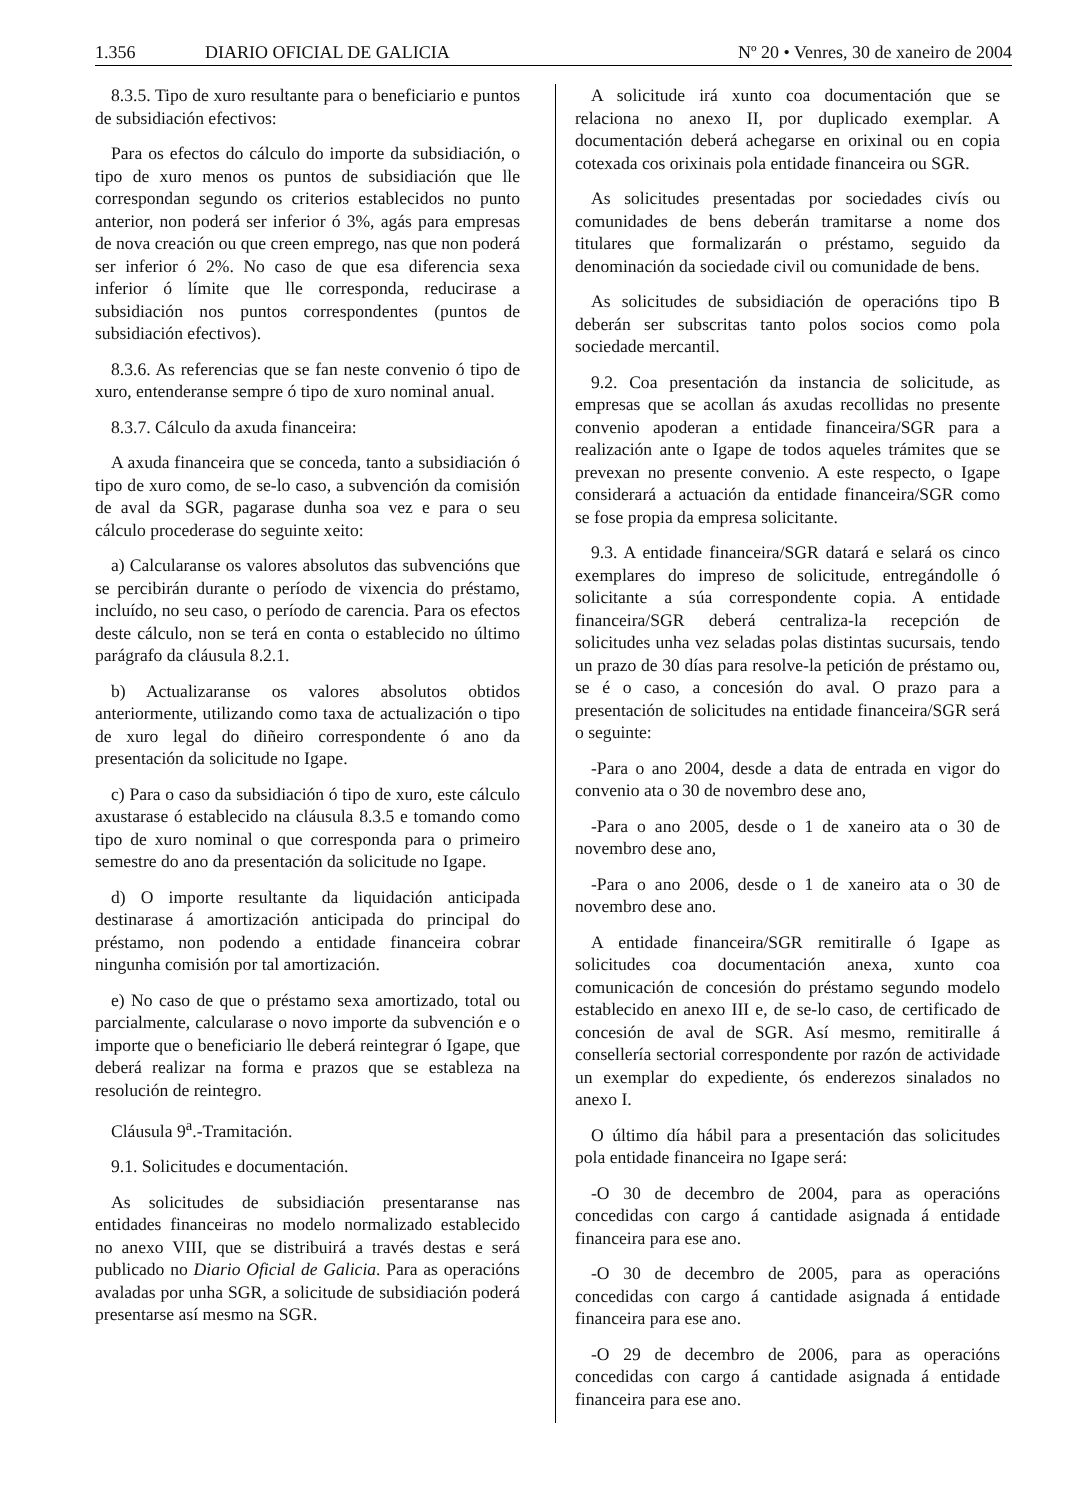1.356 DIARIO OFICIAL DE GALICIA Nº 20 • Venres, 30 de xaneiro de 2004
8.3.5. Tipo de xuro resultante para o beneficiario e puntos de subsidiación efectivos:
Para os efectos do cálculo do importe da subsidiación, o tipo de xuro menos os puntos de subsidiación que lle correspondan segundo os criterios establecidos no punto anterior, non poderá ser inferior ó 3%, agás para empresas de nova creación ou que creen emprego, nas que non poderá ser inferior ó 2%. No caso de que esa diferencia sexa inferior ó límite que lle corresponda, reducirase a subsidiación nos puntos correspondentes (puntos de subsidiación efectivos).
8.3.6. As referencias que se fan neste convenio ó tipo de xuro, entenderanse sempre ó tipo de xuro nominal anual.
8.3.7. Cálculo da axuda financeira:
A axuda financeira que se conceda, tanto a subsidiación ó tipo de xuro como, de se-lo caso, a subvención da comisión de aval da SGR, pagarase dunha soa vez e para o seu cálculo procederase do seguinte xeito:
a) Calcularanse os valores absolutos das subvencións que se percibirán durante o período de vixencia do préstamo, incluído, no seu caso, o período de carencia. Para os efectos deste cálculo, non se terá en conta o establecido no último parágrafo da cláusula 8.2.1.
b) Actualizaranse os valores absolutos obtidos anteriormente, utilizando como taxa de actualización o tipo de xuro legal do diñeiro correspondente ó ano da presentación da solicitude no Igape.
c) Para o caso da subsidiación ó tipo de xuro, este cálculo axustarase ó establecido na cláusula 8.3.5 e tomando como tipo de xuro nominal o que corresponda para o primeiro semestre do ano da presentación da solicitude no Igape.
d) O importe resultante da liquidación anticipada destinarase á amortización anticipada do principal do préstamo, non podendo a entidade financeira cobrar ningunha comisión por tal amortización.
e) No caso de que o préstamo sexa amortizado, total ou parcialmente, calcularase o novo importe da subvención e o importe que o beneficiario lle deberá reintegrar ó Igape, que deberá realizar na forma e prazos que se estableza na resolución de reintegro.
Cláusula 9<sup>a</sup>.-Tramitación.
9.1. Solicitudes e documentación.
As solicitudes de subsidiación presentaranse nas entidades financeiras no modelo normalizado establecido no anexo VIII, que se distribuirá a través destas e será publicado no Diario Oficial de Galicia. Para as operacións avaladas por unha SGR, a solicitude de subsidiación poderá presentarse así mesmo na SGR.
A solicitude irá xunto coa documentación que se relaciona no anexo II, por duplicado exemplar. A documentación deberá achegarse en orixinal ou en copia cotexada cos orixinais pola entidade financeira ou SGR.
As solicitudes presentadas por sociedades civís ou comunidades de bens deberán tramitarse a nome dos titulares que formalizarán o préstamo, seguido da denominación da sociedade civil ou comunidade de bens.
As solicitudes de subsidiación de operacións tipo B deberán ser subscritas tanto polos socios como pola sociedade mercantil.
9.2. Coa presentación da instancia de solicitude, as empresas que se acollan ás axudas recollidas no presente convenio apoderan a entidade financeira/SGR para a realización ante o Igape de todos aqueles trámites que se prevexan no presente convenio. A este respecto, o Igape considerará a actuación da entidade financeira/SGR como se fose propia da empresa solicitante.
9.3. A entidade financeira/SGR datará e selará os cinco exemplares do impreso de solicitude, entregándolle ó solicitante a súa correspondente copia. A entidade financeira/SGR deberá centraliza-la recepción de solicitudes unha vez seladas polas distintas sucursais, tendo un prazo de 30 días para resolve-la petición de préstamo ou, se é o caso, a concesión do aval. O prazo para a presentación de solicitudes na entidade financeira/SGR será o seguinte:
-Para o ano 2004, desde a data de entrada en vigor do convenio ata o 30 de novembro dese ano,
-Para o ano 2005, desde o 1 de xaneiro ata o 30 de novembro dese ano,
-Para o ano 2006, desde o 1 de xaneiro ata o 30 de novembro dese ano.
A entidade financeira/SGR remitiralle ó Igape as solicitudes coa documentación anexa, xunto coa comunicación de concesión do préstamo segundo modelo establecido en anexo III e, de se-lo caso, de certificado de concesión de aval de SGR. Así mesmo, remitiralle á consellería sectorial correspondente por razón de actividade un exemplar do expediente, ós enderezos sinalados no anexo I.
O último día hábil para a presentación das solicitudes pola entidade financeira no Igape será:
-O 30 de decembro de 2004, para as operacións concedidas con cargo á cantidade asignada á entidade financeira para ese ano.
-O 30 de decembro de 2005, para as operacións concedidas con cargo á cantidade asignada á entidade financeira para ese ano.
-O 29 de decembro de 2006, para as operacións concedidas con cargo á cantidade asignada á entidade financeira para ese ano.